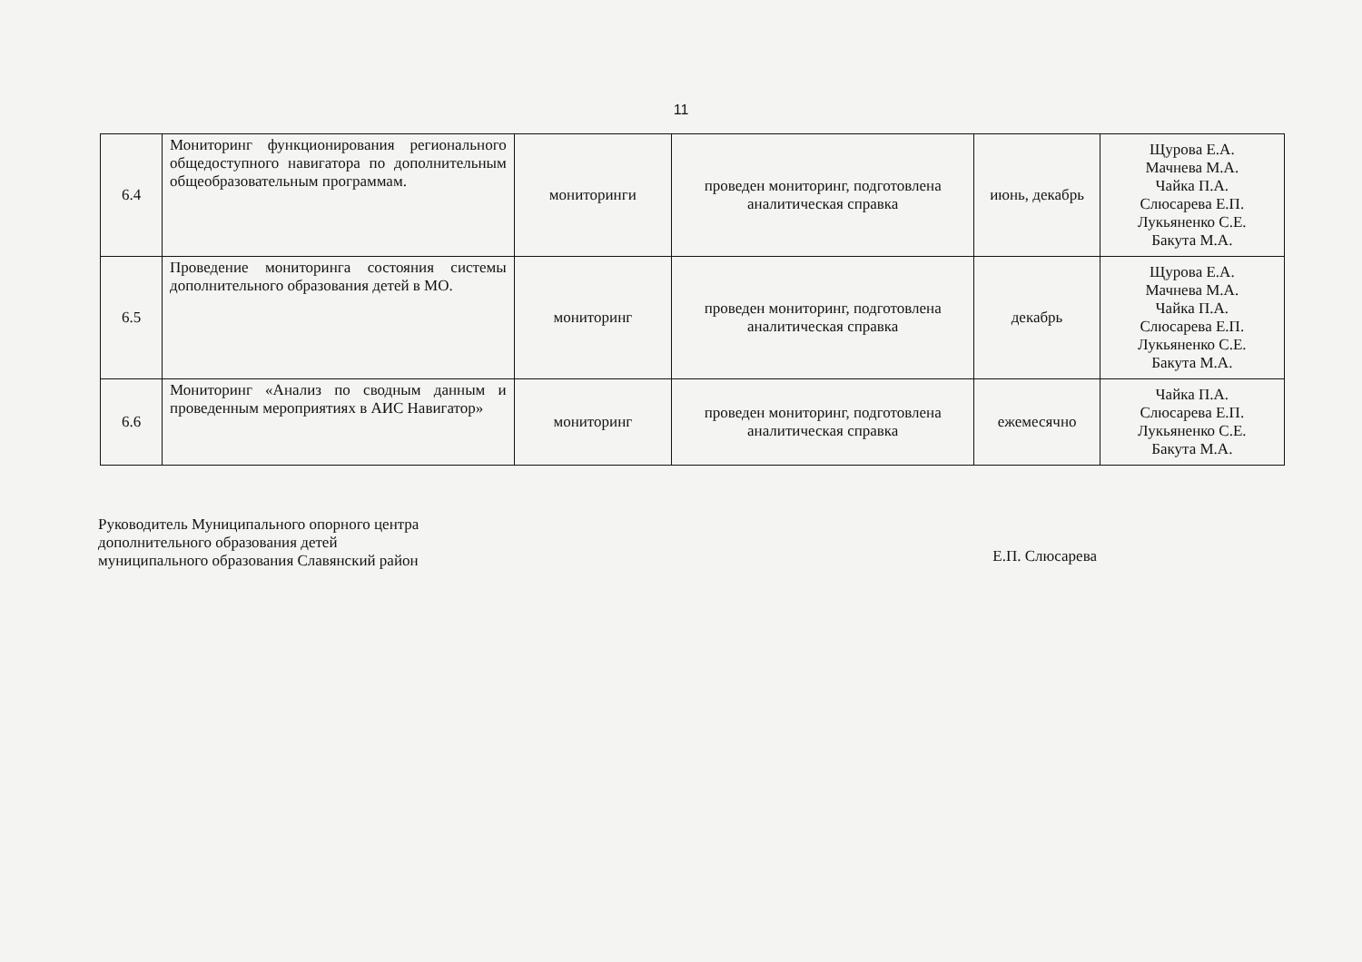11
| 6.4 | Мониторинг функционирования регионального общедоступного навигатора по дополнительным общеобразовательным программам. | мониторинги | проведен мониторинг, подготовлена аналитическая справка | июнь, декабрь | Щурова Е.А. Мачнева М.А. Чайка П.А. Слюсарева Е.П. Лукьяненко С.Е. Бакута М.А. |
| 6.5 | Проведение мониторинга состояния системы дополнительного образования детей в МО. | мониторинг | проведен мониторинг, подготовлена аналитическая справка | декабрь | Щурова Е.А. Мачнева М.А. Чайка П.А. Слюсарева Е.П. Лукьяненко С.Е. Бакута М.А. |
| 6.6 | Мониторинг «Анализ по сводным данным и проведенным мероприятиях в АИС Навигатор» | мониторинг | проведен мониторинг, подготовлена аналитическая справка | ежемесячно | Чайка П.А. Слюсарева Е.П. Лукьяненко С.Е. Бакута М.А. |
Руководитель Муниципального опорного центра
дополнительного образования детей
муниципального образования Славянский район
Е.П. Слюсарева